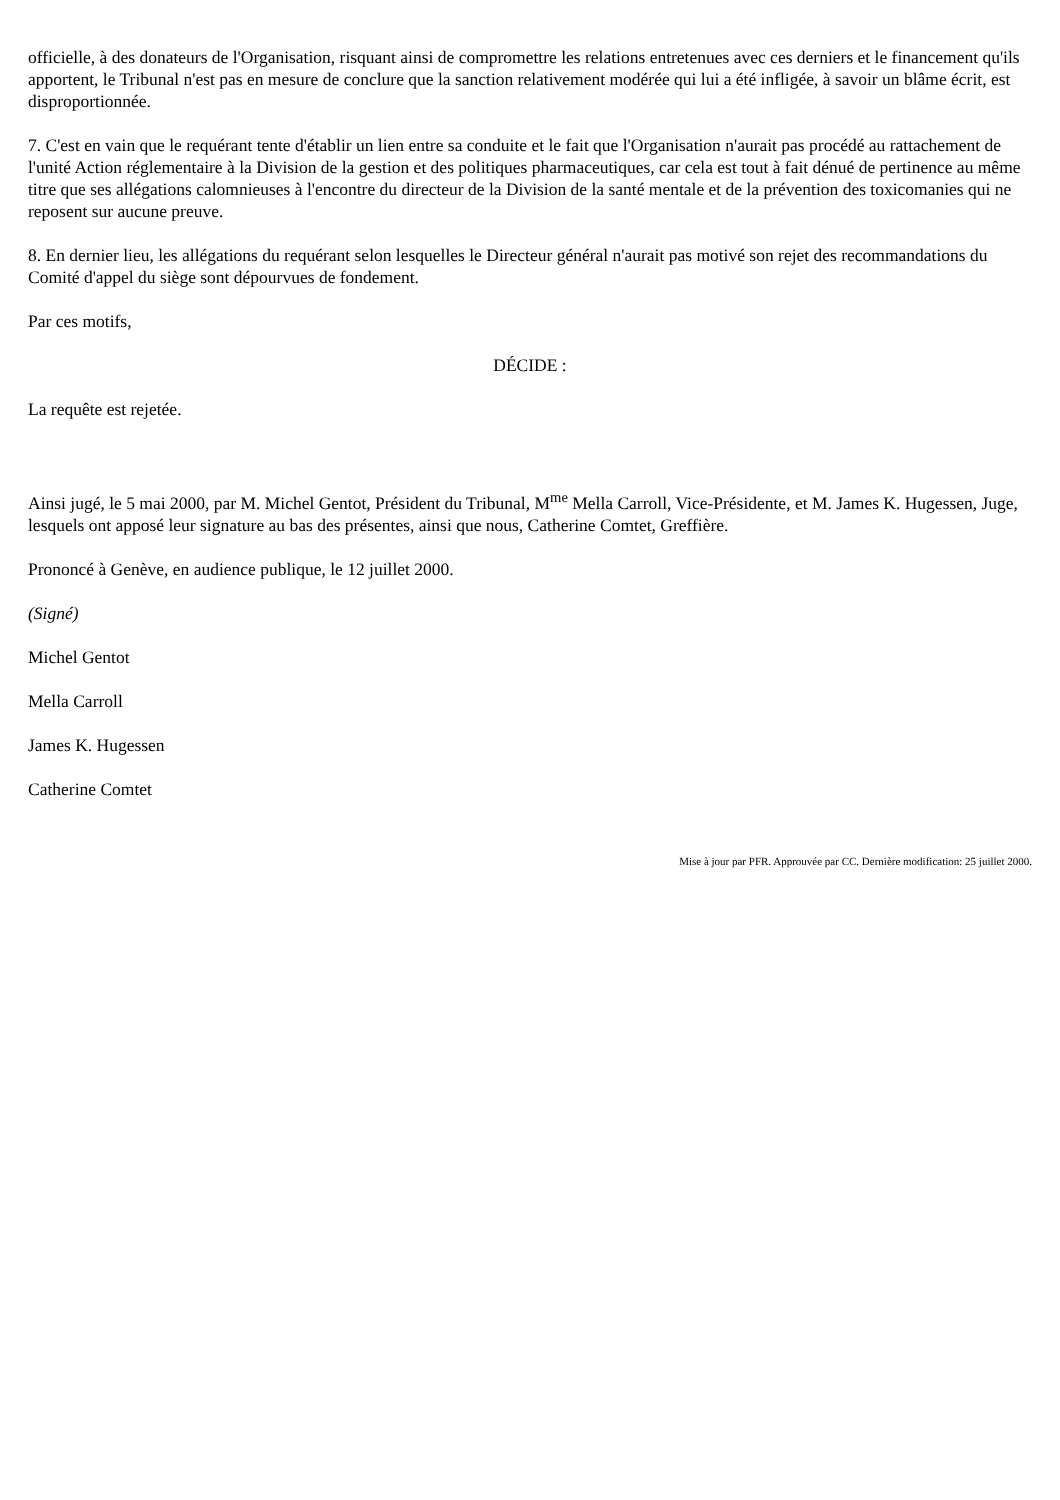officielle, à des donateurs de l'Organisation, risquant ainsi de compromettre les relations entretenues avec ces derniers et le financement qu'ils apportent, le Tribunal n'est pas en mesure de conclure que la sanction relativement modérée qui lui a été infligée, à savoir un blâme écrit, est disproportionnée.
7. C'est en vain que le requérant tente d'établir un lien entre sa conduite et le fait que l'Organisation n'aurait pas procédé au rattachement de l'unité Action réglementaire à la Division de la gestion et des politiques pharmaceutiques, car cela est tout à fait dénué de pertinence au même titre que ses allégations calomnieuses à l'encontre du directeur de la Division de la santé mentale et de la prévention des toxicomanies qui ne reposent sur aucune preuve.
8. En dernier lieu, les allégations du requérant selon lesquelles le Directeur général n'aurait pas motivé son rejet des recommandations du Comité d'appel du siège sont dépourvues de fondement.
Par ces motifs,
DÉCIDE :
La requête est rejetée.
Ainsi jugé, le 5 mai 2000, par M. Michel Gentot, Président du Tribunal, M<sup>me</sup> Mella Carroll, Vice-Présidente, et M. James K. Hugessen, Juge, lesquels ont apposé leur signature au bas des présentes, ainsi que nous, Catherine Comtet, Greffière.
Prononcé à Genève, en audience publique, le 12 juillet 2000.
(Signé)
Michel Gentot
Mella Carroll
James K. Hugessen
Catherine Comtet
Mise à jour par PFR. Approuvée par CC. Dernière modification: 25 juillet 2000.